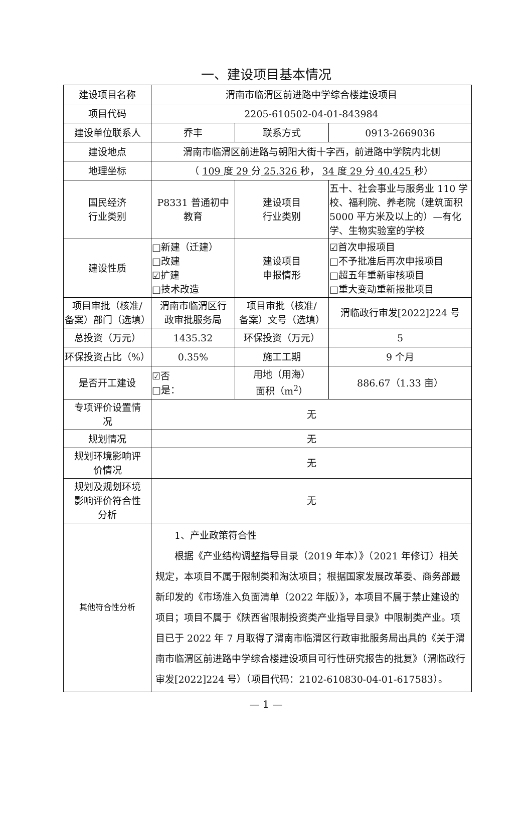一、建设项目基本情况
| 建设项目名称 | 渭南市临渭区前进路中学综合楼建设项目 | | |
| 项目代码 | 2205-610502-04-01-843984 | | |
| 建设单位联系人 | 乔丰 | 联系方式 | 0913-2669036 |
| 建设地点 | 渭南市临渭区前进路与朝阳大街十字西，前进路中学院内北侧 | | |
| 地理坐标 | （ 109 度 29 分 25.326 秒， 34 度 29 分 40.425 秒） | | |
| 国民经济 行业类别 | P8331 普通初中 教育 | 建设项目 行业类别 | 五十、社会事业与服务业 110 学校、福利院、养老院（建筑面积 5000 平方米及以上的）—有化学、生物实验室的学校 |
| 建设性质 | □新建（迁建） □改建 ☑扩建 □技术改造 | 建设项目 申报情形 | ☑首次申报项目 □不予批准后再次申报项目 □超五年重新审核项目 □重大变动重新报批项目 |
| 项目审批（核准/ 备案）部门（选填） | 渭南市临渭区行 政审批服务局 | 项目审批（核准/ 备案）文号（选填） | 渭临政行审发[2022]224 号 |
| 总投资（万元） | 1435.32 | 环保投资（万元） | 5 |
| 环保投资占比（%） | 0.35% | 施工工期 | 9 个月 |
| 是否开工建设 | ☑否 □是： | 用地（用海） 面积（m<sup>2</sup>） | 886.67（1.33 亩） |
| 专项评价设置情 况 | 无 | | |
| 规划情况 | 无 | | |
| 规划环境影响评 价情况 | 无 | | |
| 规划及规划环境 影响评价符合性 分析 | 无 | | |
| 其他符合性分析 | 1、产业政策符合性 根据《产业结构调整指导目录（2019 年本）》（2021 年修订）相关规定，本项目不属于限制类和淘汰项目；根据国家发展改革委、商务部最新印发的《市场准入负面清单（2022 年版）》，本项目不属于禁止建设的项目；项目不属于《陕西省限制投资类产业指导目录》中限制类产业。项目已于 2022 年 7 月取得了渭南市临渭区行政审批服务局出具的《关于渭南市临渭区前进路中学综合楼建设项目可行性研究报告的批复》（渭临政行审发[2022]224 号）（项目代码：2102-610830-04-01-617583）。 | | |
— 1 —